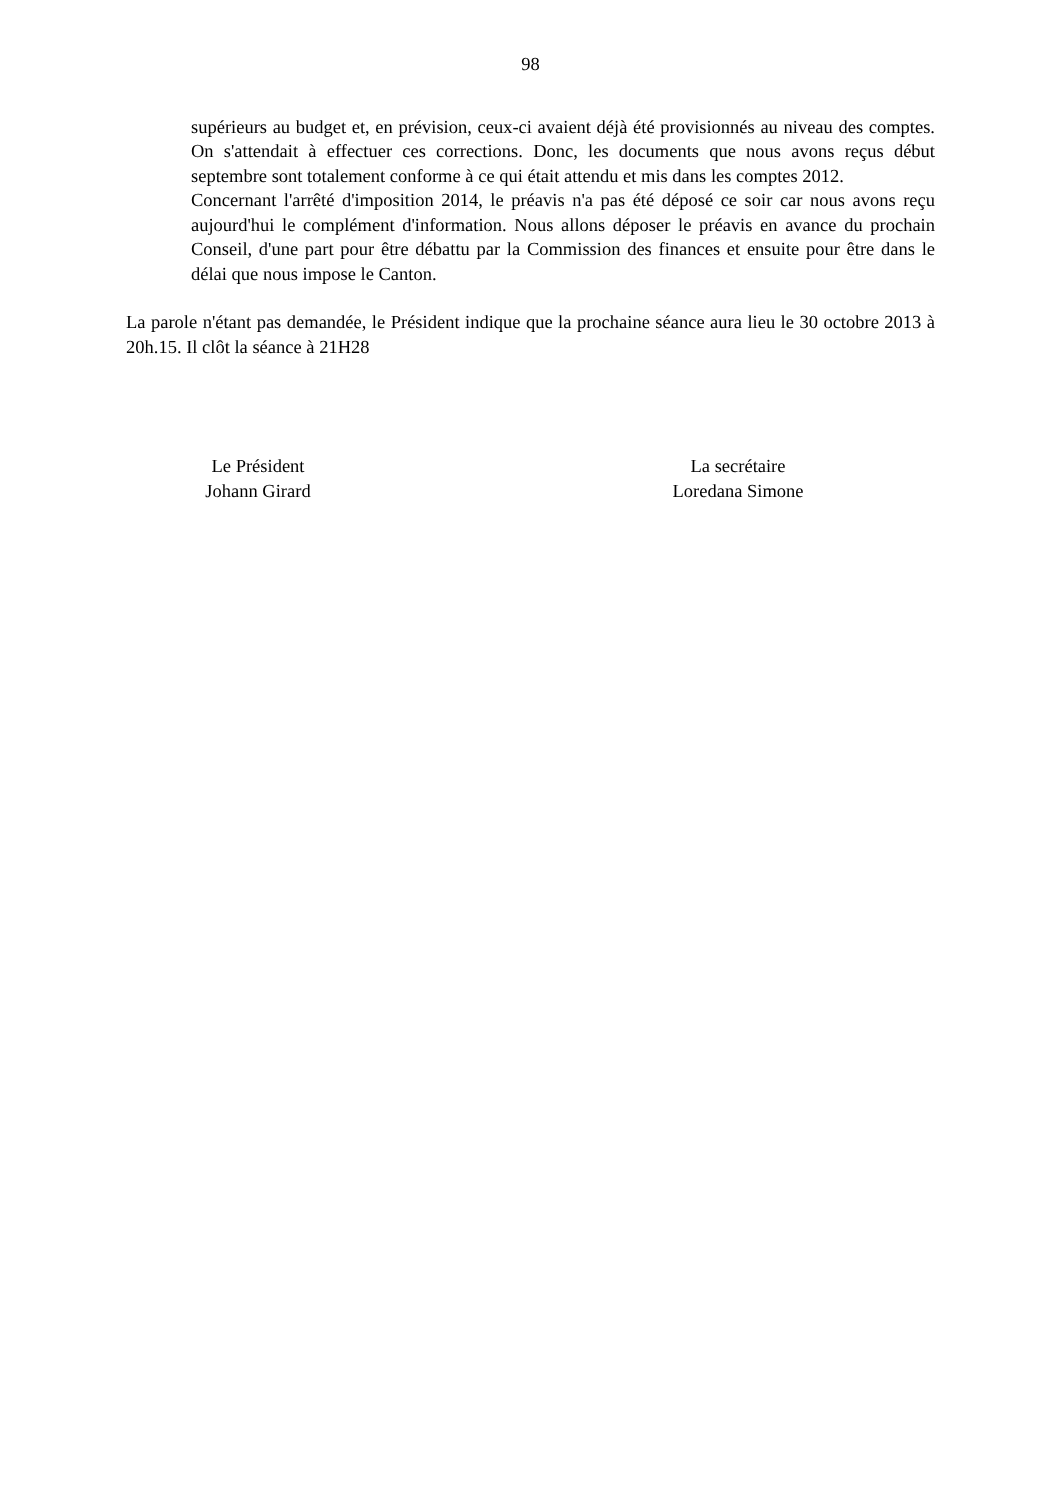98
supérieurs au budget et, en prévision, ceux-ci avaient déjà été provisionnés au niveau des comptes. On s'attendait à effectuer ces corrections. Donc, les documents que nous avons reçus début septembre sont totalement conforme à ce qui était attendu et mis dans les comptes 2012.
Concernant l'arrêté d'imposition 2014, le préavis n'a pas été déposé ce soir car nous avons reçu aujourd'hui le complément d'information. Nous allons déposer le préavis en avance du prochain Conseil, d'une part pour être débattu par la Commission des finances et ensuite pour être dans le délai que nous impose le Canton.
La parole n'étant pas demandée, le Président indique que la prochaine séance aura lieu le 30 octobre 2013 à 20h.15. Il clôt la séance à 21H28
Le Président
Johann Girard
La secrétaire
Loredana Simone